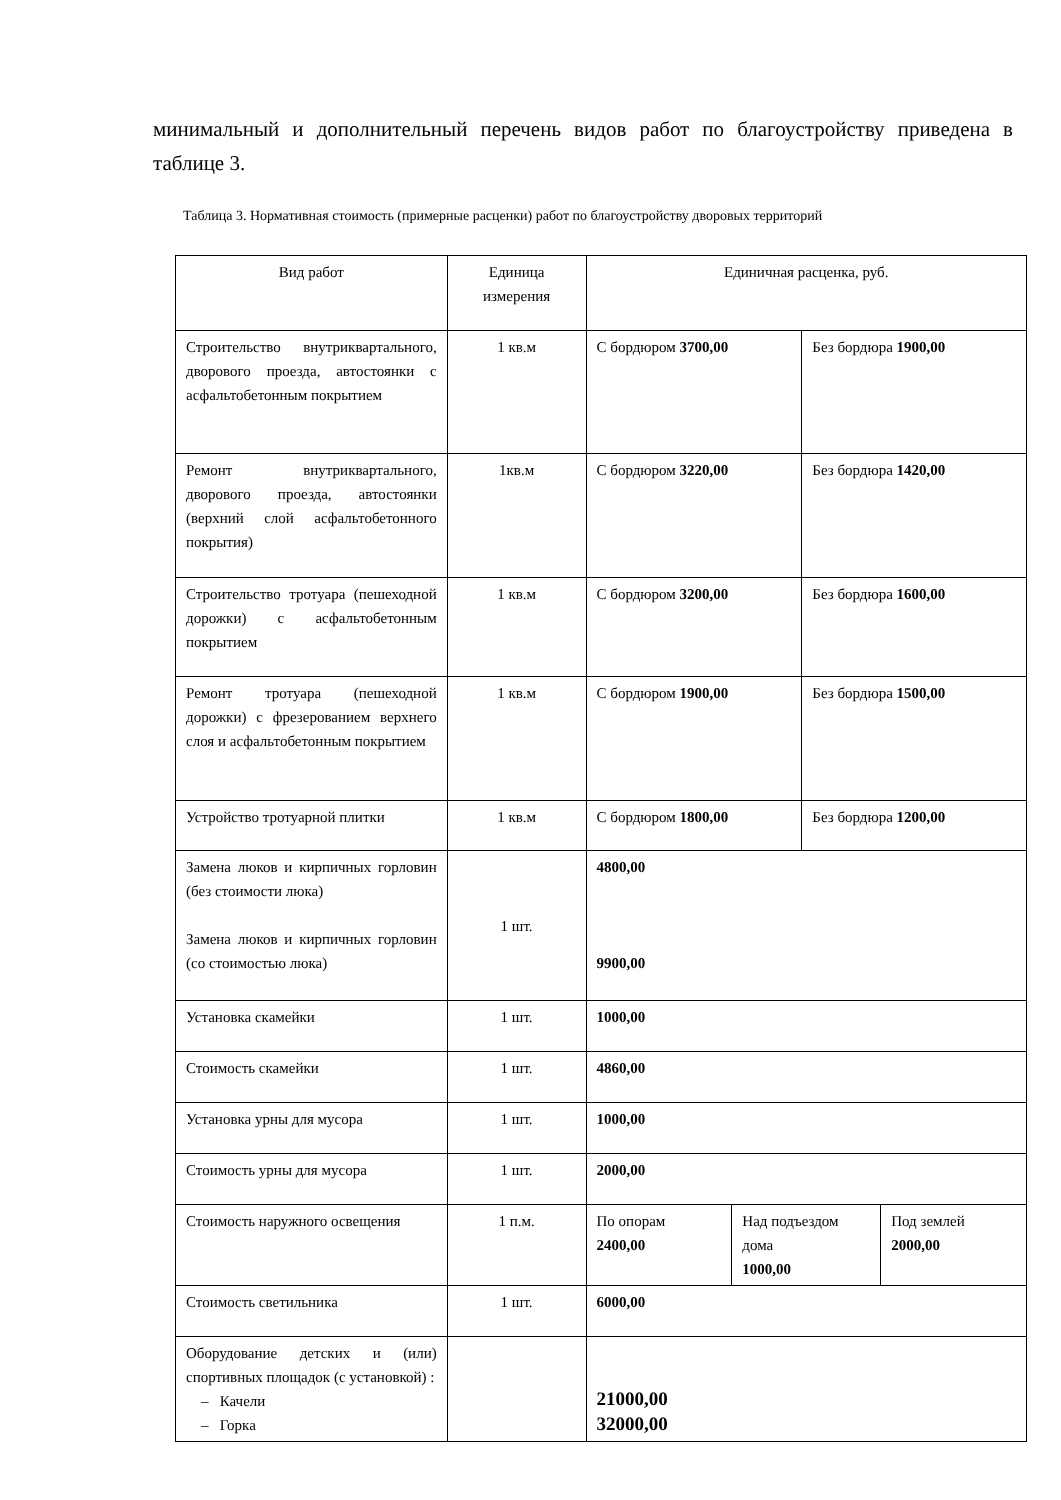минимальный и дополнительный перечень видов работ по благоустройству приведена в таблице 3.
Таблица 3. Нормативная стоимость (примерные расценки) работ по благоустройству дворовых территорий
| Вид работ | Единица измерения | Единичная расценка, руб. | | | |
| Строительство внутриквартального, дворового проезда, автостоянки с асфальтобетонным покрытием | 1 кв.м | С бордюром 3700,00 | | Без бордюра 1900,00 | |
| Ремонт внутриквартального, дворового проезда, автостоянки (верхний слой асфальтобетонного покрытия) | 1кв.м | С бордюром 3220,00 | | Без бордюра 1420,00 | |
| Строительство тротуара (пешеходной дорожки) с асфальтобетонным покрытием | 1 кв.м | С бордюром 3200,00 | | Без бордюра 1600,00 | |
| Ремонт тротуара (пешеходной дорожки) с фрезерованием верхнего слоя и асфальтобетонным покрытием | 1 кв.м | С бордюром 1900,00 | | Без бордюра 1500,00 | |
| Устройство тротуарной плитки | 1 кв.м | С бордюром 1800,00 | | Без бордюра 1200,00 | |
| Замена люков и кирпичных горловин (без стоимости люка) Замена люков и кирпичных горловин (со стоимостью люка) | 1 шт. | 4800,00 9900,00 | | | |
| Установка скамейки | 1 шт. | 1000,00 | | | |
| Стоимость скамейки | 1 шт. | 4860,00 | | | |
| Установка урны для мусора | 1 шт. | 1000,00 | | | |
| Стоимость урны для мусора | 1 шт. | 2000,00 | | | |
| Стоимость наружного освещения | 1 п.м. | По опорам 2400,00 | Над подъездом дома 1000,00 | | Под землей 2000,00 |
| Стоимость светильника | 1 шт. | 6000,00 | | | |
| Оборудование детских и (или) спортивных площадок (с установкой) : – Качели – Горка | | 21000,00 32000,00 | | | |